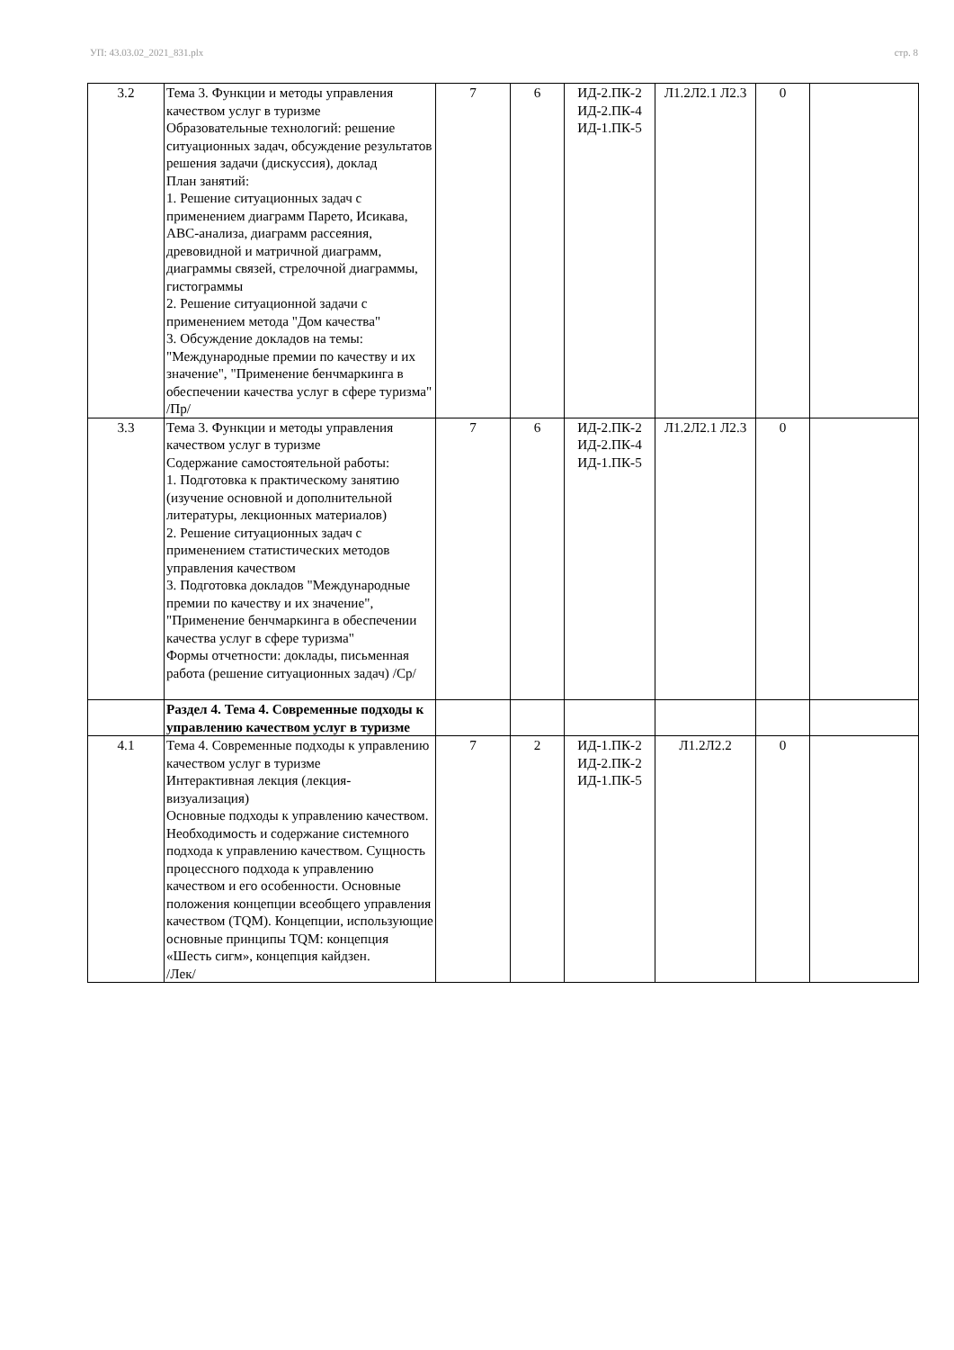УП: 43.03.02_2021_831.plx стр. 8
| 3.2 | Тема 3. Функции и методы управления качеством услуг в туризме Образовательные технологий: решение ситуационных задач, обсуждение результатов решения задачи (дискуссия), доклад План занятий: 1. Решение ситуационных задач с применением диаграмм Парето, Исикава, АВС-анализа, диаграмм рассеяния, древовидной и матричной диаграмм, диаграммы связей, стрелочной диаграммы, гистограммы 2. Решение ситуационной задачи с применением метода "Дом качества" 3. Обсуждение докладов на темы: "Международные премии по качеству и их значение", "Применение бенчмаркинга в обеспечении качества услуг в сфере туризма" /Пр/ | 7 | 6 | ИД-2.ПК-2 ИД-2.ПК-4 ИД-1.ПК-5 | Л1.2Л2.1 Л2.3 | 0 | |
| 3.3 | Тема 3. Функции и методы управления качеством услуг в туризме Содержание самостоятельной работы: 1. Подготовка к практическому занятию (изучение основной и дополнительной литературы, лекционных материалов) 2. Решение ситуационных задач с применением статистических методов управления качеством 3. Подготовка докладов "Международные премии по качеству и их значение", "Применение бенчмаркинга в обеспечении качества услуг в сфере туризма" Формы отчетности: доклады, письменная работа (решение ситуационных задач) /Ср/ | 7 | 6 | ИД-2.ПК-2 ИД-2.ПК-4 ИД-1.ПК-5 | Л1.2Л2.1 Л2.3 | 0 | |
| | Раздел 4. Тема 4. Современные подходы к управлению качеством услуг в туризме | | | | | | |
| 4.1 | Тема 4. Современные подходы к управлению качеством услуг в туризме Интерактивная лекция (лекция-визуализация) Основные подходы к управлению качеством. Необходимость и содержание системного подхода к управлению качеством. Сущность процессного подхода к управлению качеством и его особенности. Основные положения концепции всеобщего управления качеством (TQM). Концепции, использующие основные принципы TQM: концепция «Шесть сигм», концепция кайдзен. /Лек/ | 7 | 2 | ИД-1.ПК-2 ИД-2.ПК-2 ИД-1.ПК-5 | Л1.2Л2.2 | 0 | |